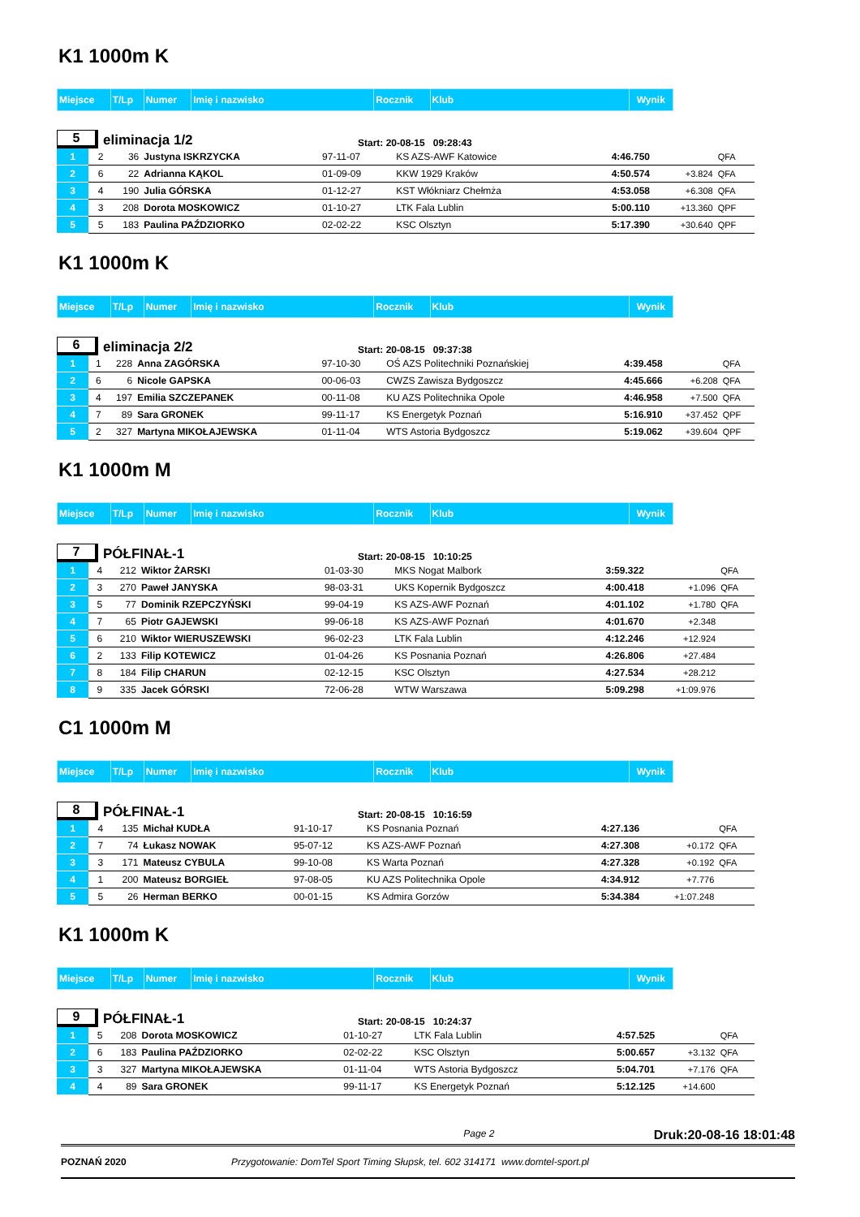K1 1000m K
| Miejsce | T/Lp | Numer | Imię i nazwisko | Rocznik | Klub | Wynik |
5 eliminacja 1/2 Start: 20-08-15 09:28:43
| 1 | 2 | 36 | Justyna ISKRZYCKA | 97-11-07 | KS AZS-AWF Katowice | 4:46.750 | | QFA |
| 2 | 6 | 22 | Adrianna KĄKOL | 01-09-09 | KKW 1929 Kraków | 4:50.574 | +3.824 | QFA |
| 3 | 4 | 190 | Julia GÓRSKA | 01-12-27 | KST Włókniarz Chełmża | 4:53.058 | +6.308 | QFA |
| 4 | 3 | 208 | Dorota MOSKOWICZ | 01-10-27 | LTK Fala Lublin | 5:00.110 | +13.360 | QPF |
| 5 | 5 | 183 | Paulina PAŹDZIORKO | 02-02-22 | KSC Olsztyn | 5:17.390 | +30.640 | QPF |
K1 1000m K
| Miejsce | T/Lp | Numer | Imię i nazwisko | Rocznik | Klub | Wynik |
6 eliminacja 2/2 Start: 20-08-15 09:37:38
| 1 | 1 | 228 | Anna ZAGÓRSKA | 97-10-30 | OŚ AZS Politechniki Poznańskiej | 4:39.458 | | QFA |
| 2 | 6 | 6 | Nicole GAPSKA | 00-06-03 | CWZS Zawisza Bydgoszcz | 4:45.666 | +6.208 | QFA |
| 3 | 4 | 197 | Emilia SZCZEPANEK | 00-11-08 | KU AZS Politechnika Opole | 4:46.958 | +7.500 | QFA |
| 4 | 7 | 89 | Sara GRONEK | 99-11-17 | KS Energetyk Poznań | 5:16.910 | +37.452 | QPF |
| 5 | 2 | 327 | Martyna MIKOŁAJEWSKA | 01-11-04 | WTS Astoria Bydgoszcz | 5:19.062 | +39.604 | QPF |
K1 1000m M
| Miejsce | T/Lp | Numer | Imię i nazwisko | Rocznik | Klub | Wynik |
7 PÓŁFINAŁ-1 Start: 20-08-15 10:10:25
| 1 | 4 | 212 | Wiktor ŻARSKI | 01-03-30 | MKS Nogat Malbork | 3:59.322 | | QFA |
| 2 | 3 | 270 | Paweł JANYSKA | 98-03-31 | UKS Kopernik Bydgoszcz | 4:00.418 | +1.096 | QFA |
| 3 | 5 | 77 | Dominik RZEPCZYŃSKI | 99-04-19 | KS AZS-AWF Poznań | 4:01.102 | +1.780 | QFA |
| 4 | 7 | 65 | Piotr GAJEWSKI | 99-06-18 | KS AZS-AWF Poznań | 4:01.670 | +2.348 | |
| 5 | 6 | 210 | Wiktor WIERUSZEWSKI | 96-02-23 | LTK Fala Lublin | 4:12.246 | +12.924 | |
| 6 | 2 | 133 | Filip KOTEWICZ | 01-04-26 | KS Posnania Poznań | 4:26.806 | +27.484 | |
| 7 | 8 | 184 | Filip CHARUN | 02-12-15 | KSC Olsztyn | 4:27.534 | +28.212 | |
| 8 | 9 | 335 | Jacek GÓRSKI | 72-06-28 | WTW Warszawa | 5:09.298 | +1:09.976 | |
C1 1000m M
| Miejsce | T/Lp | Numer | Imię i nazwisko | Rocznik | Klub | Wynik |
8 PÓŁFINAŁ-1 Start: 20-08-15 10:16:59
| 1 | 4 | 135 | Michał KUDŁA | 91-10-17 | KS Posnania Poznań | 4:27.136 | | QFA |
| 2 | 7 | 74 | Łukasz NOWAK | 95-07-12 | KS AZS-AWF Poznań | 4:27.308 | +0.172 | QFA |
| 3 | 3 | 171 | Mateusz CYBULA | 99-10-08 | KS Warta Poznań | 4:27.328 | +0.192 | QFA |
| 4 | 1 | 200 | Mateusz BORGIEŁ | 97-08-05 | KU AZS Politechnika Opole | 4:34.912 | +7.776 | |
| 5 | 5 | 26 | Herman BERKO | 00-01-15 | KS Admira Gorzów | 5:34.384 | +1:07.248 | |
K1 1000m K
| Miejsce | T/Lp | Numer | Imię i nazwisko | Rocznik | Klub | Wynik |
9 PÓŁFINAŁ-1 Start: 20-08-15 10:24:37
| 1 | 5 | 208 | Dorota MOSKOWICZ | 01-10-27 | LTK Fala Lublin | 4:57.525 | | QFA |
| 2 | 6 | 183 | Paulina PAŹDZIORKO | 02-02-22 | KSC Olsztyn | 5:00.657 | +3.132 | QFA |
| 3 | 3 | 327 | Martyna MIKOŁAJEWSKA | 01-11-04 | WTS Astoria Bydgoszcz | 5:04.701 | +7.176 | QFA |
| 4 | 4 | 89 | Sara GRONEK | 99-11-17 | KS Energetyk Poznań | 5:12.125 | +14.600 | |
Page 2 Druk:20-08-16 18:01:48
POZNAŃ 2020 Przygotowanie: DomTel Sport Timing Słupsk, tel. 602 314171 www.domtel-sport.pl